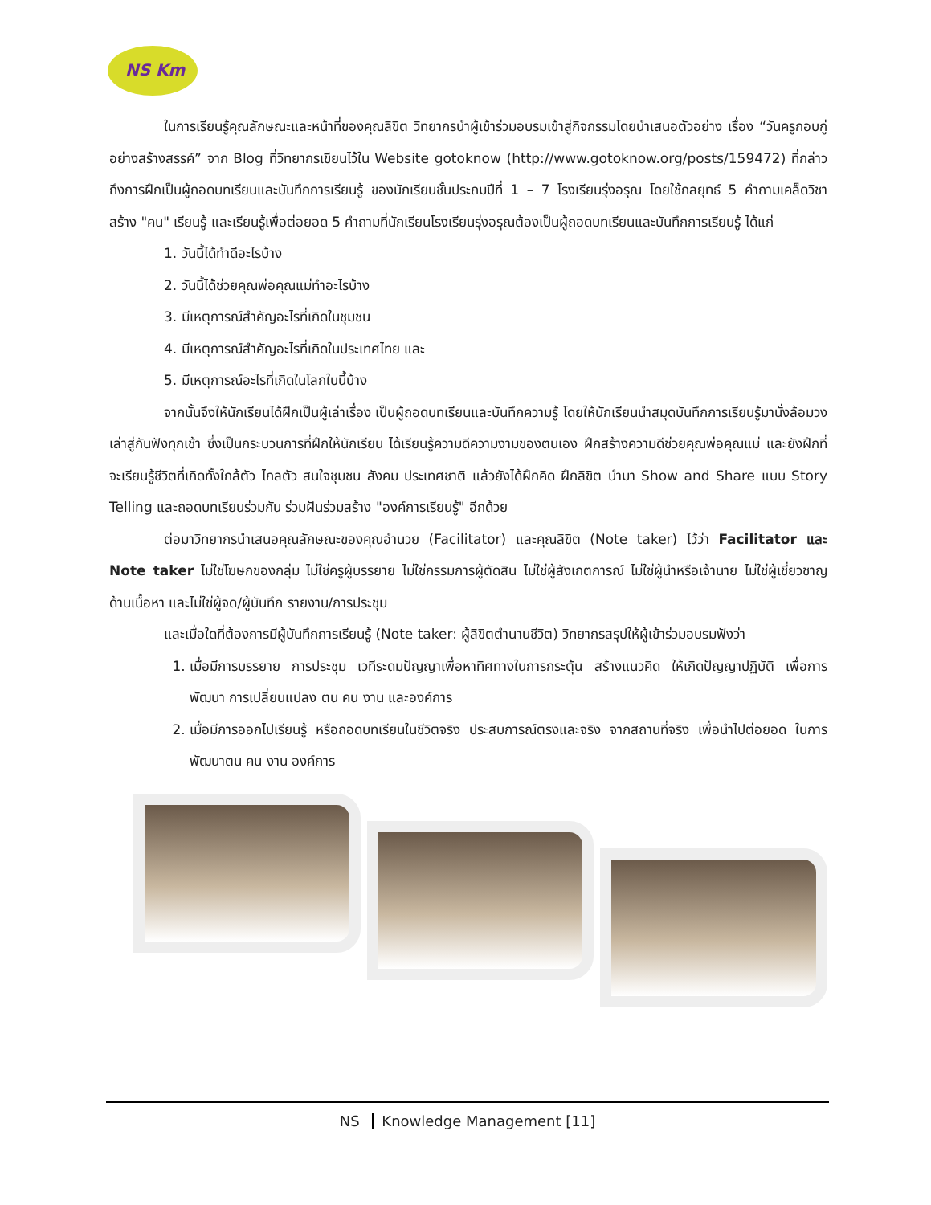NS Km
ในการเรียนรู้คุณลักษณะและหน้าที่ของคุณลิขิต วิทยากรนำผู้เข้าร่วมอบรมเข้าสู่กิจกรรมโดยนำเสนอตัวอย่าง เรื่อง “วันครูกอบกู่อย่างสร้างสรรค์” จาก Blog ที่วิทยากรเขียนไว้ใน Website gotoknow (http://www.gotoknow.org/posts/159472) ที่กล่าวถึงการฝึกเป็นผู้ถอดบทเรียนและบันทึกการเรียนรู้ ของนักเรียนชั้นประถมปีที่ 1 – 7 โรงเรียนรุ่งอรุณ โดยใช้กลยุทธ์ 5 คำถามเคล็ดวิชาสร้าง "คน" เรียนรู้ และเรียนรู้เพื่อต่อยอด 5 คำถามที่นักเรียนโรงเรียนรุ่งอรุณต้องเป็นผู้ถอดบทเรียนและบันทึกการเรียนรู้ ได้แก่
1. วันนี้ได้ทำดีอะไรบ้าง
2. วันนี้ได้ช่วยคุณพ่อคุณแม่ทำอะไรบ้าง
3. มีเหตุการณ์สำคัญอะไรที่เกิดในชุมชน
4. มีเหตุการณ์สำคัญอะไรที่เกิดในประเทศไทย และ
5. มีเหตุการณ์อะไรที่เกิดในโลกใบนี้บ้าง
จากนั้นจึงให้นักเรียนได้ฝึกเป็นผู้เล่าเรื่อง เป็นผู้ถอดบทเรียนและบันทึกความรู้ โดยให้นักเรียนนำสมุดบันทึกการเรียนรู้มานั่งล้อมวงเล่าสู่กันฟังทุกเช้า ซึ่งเป็นกระบวนการที่ฝึกให้นักเรียน ได้เรียนรู้ความดีความงามของตนเอง ฝึกสร้างความดีช่วยคุณพ่อคุณแม่ และยังฝึกที่จะเรียนรู้ชีวิตที่เกิดทั้งใกล้ตัว ไกลตัว สนใจชุมชน สังคม ประเทศชาติ แล้วยังได้ฝึกคิด ฝึกลิขิต นำมา Show and Share แบบ Story Telling และถอดบทเรียนร่วมกัน ร่วมฝันร่วมสร้าง "องค์การเรียนรู้" อีกด้วย
ต่อมาวิทยากรนำเสนอคุณลักษณะของคุณอำนวย (Facilitator) และคุณลิขิต (Note taker) ไว้ว่า Facilitator และ Note taker ไม่ใช่โฆษกของกลุ่ม ไม่ใช่ครูผู้บรรยาย ไม่ใช่กรรมการผู้ตัดสิน ไม่ใช่ผู้สังเกตการณ์ ไม่ใช่ผู้นำหรือเจ้านาย ไม่ใช่ผู้เชี่ยวชาญด้านเนื้อหา และไม่ใช่ผู้จด/ผู้บันทึก รายงาน/การประชุม
และเมื่อใดที่ต้องการมีผู้บันทึกการเรียนรู้ (Note taker: ผู้ลิขิตตำนานชีวิต) วิทยากรสรุปให้ผู้เข้าร่วมอบรมฟังว่า
1. เมื่อมีการบรรยาย การประชุม เวทีระดมปัญญาเพื่อหาทิศทางในการกระตุ้น สร้างแนวคิด ให้เกิดปัญญาปฏิบัติ เพื่อการพัฒนา การเปลี่ยนแปลง ตน คน งาน และองค์การ
2. เมื่อมีการออกไปเรียนรู้ หรือถอดบทเรียนในชีวิตจริง ประสบการณ์ตรงและจริง จากสถานที่จริง เพื่อนำไปต่อยอด ในการพัฒนาตน คน งาน องค์การ
NS Knowledge Management [11]